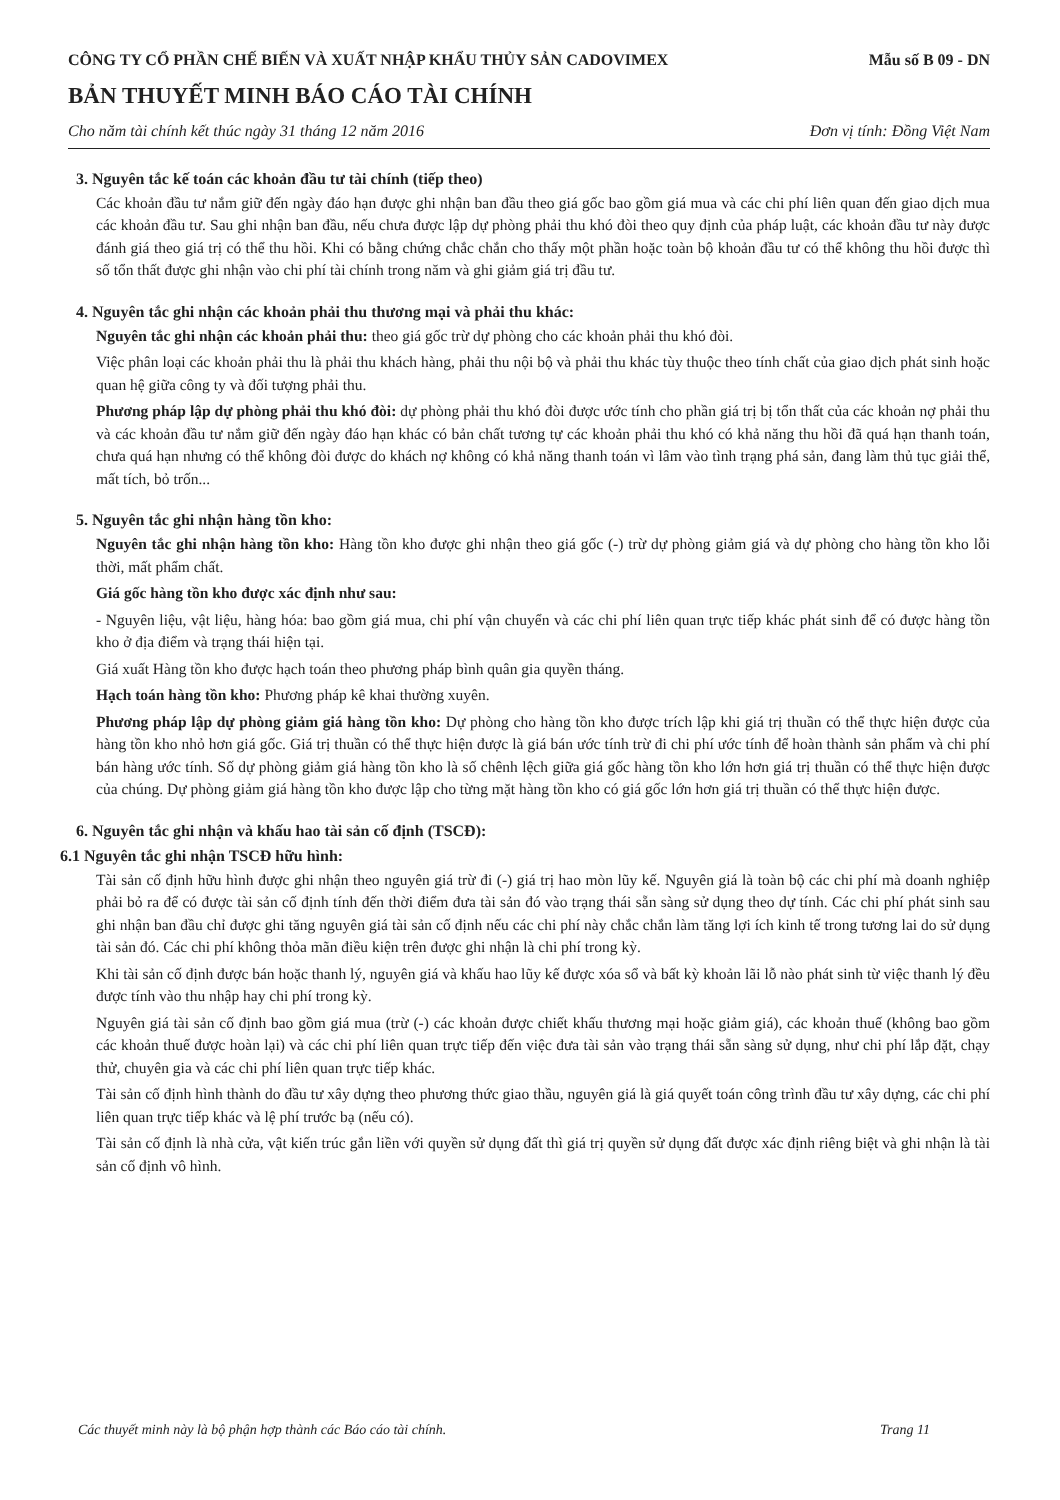CÔNG TY CỔ PHẦN CHẾ BIẾN VÀ XUẤT NHẬP KHẨU THỦY SẢN CADOVIMEX
Mẫu số B 09 - DN
BẢN THUYẾT MINH BÁO CÁO TÀI CHÍNH
Cho năm tài chính kết thúc ngày 31 tháng 12 năm 2016 Đơn vị tính: Đồng Việt Nam
3. Nguyên tắc kế toán các khoản đầu tư tài chính (tiếp theo)
Các khoản đầu tư nắm giữ đến ngày đáo hạn được ghi nhận ban đầu theo giá gốc bao gồm giá mua và các chi phí liên quan đến giao dịch mua các khoản đầu tư. Sau ghi nhận ban đầu, nếu chưa được lập dự phòng phải thu khó đòi theo quy định của pháp luật, các khoản đầu tư này được đánh giá theo giá trị có thể thu hồi. Khi có bằng chứng chắc chắn cho thấy một phần hoặc toàn bộ khoản đầu tư có thể không thu hồi được thì số tổn thất được ghi nhận vào chi phí tài chính trong năm và ghi giảm giá trị đầu tư.
4. Nguyên tắc ghi nhận các khoản phải thu thương mại và phải thu khác:
Nguyên tắc ghi nhận các khoản phải thu: theo giá gốc trừ dự phòng cho các khoản phải thu khó đòi.
Việc phân loại các khoản phải thu là phải thu khách hàng, phải thu nội bộ và phải thu khác tùy thuộc theo tính chất của giao dịch phát sinh hoặc quan hệ giữa công ty và đối tượng phải thu.
Phương pháp lập dự phòng phải thu khó đòi: dự phòng phải thu khó đòi được ước tính cho phần giá trị bị tổn thất của các khoản nợ phải thu và các khoản đầu tư nắm giữ đến ngày đáo hạn khác có bản chất tương tự các khoản phải thu khó có khả năng thu hồi đã quá hạn thanh toán, chưa quá hạn nhưng có thể không đòi được do khách nợ không có khả năng thanh toán vì lâm vào tình trạng phá sản, đang làm thủ tục giải thể, mất tích, bỏ trốn...
5. Nguyên tắc ghi nhận hàng tồn kho:
Nguyên tắc ghi nhận hàng tồn kho: Hàng tồn kho được ghi nhận theo giá gốc (-) trừ dự phòng giảm giá và dự phòng cho hàng tồn kho lỗi thời, mất phẩm chất.
Giá gốc hàng tồn kho được xác định như sau:
- Nguyên liệu, vật liệu, hàng hóa: bao gồm giá mua, chi phí vận chuyển và các chi phí liên quan trực tiếp khác phát sinh để có được hàng tồn kho ở địa điểm và trạng thái hiện tại.
Giá xuất Hàng tồn kho được hạch toán theo phương pháp bình quân gia quyền tháng.
Hạch toán hàng tồn kho: Phương pháp kê khai thường xuyên.
Phương pháp lập dự phòng giảm giá hàng tồn kho: Dự phòng cho hàng tồn kho được trích lập khi giá trị thuần có thể thực hiện được của hàng tồn kho nhỏ hơn giá gốc. Giá trị thuần có thể thực hiện được là giá bán ước tính trừ đi chi phí ước tính để hoàn thành sản phẩm và chi phí bán hàng ước tính. Số dự phòng giảm giá hàng tồn kho là số chênh lệch giữa giá gốc hàng tồn kho lớn hơn giá trị thuần có thể thực hiện được của chúng. Dự phòng giảm giá hàng tồn kho được lập cho từng mặt hàng tồn kho có giá gốc lớn hơn giá trị thuần có thể thực hiện được.
6. Nguyên tắc ghi nhận và khấu hao tài sản cố định (TSCĐ):
6.1 Nguyên tắc ghi nhận TSCĐ hữu hình:
Tài sản cố định hữu hình được ghi nhận theo nguyên giá trừ đi (-) giá trị hao mòn lũy kế. Nguyên giá là toàn bộ các chi phí mà doanh nghiệp phải bỏ ra để có được tài sản cố định tính đến thời điểm đưa tài sản đó vào trạng thái sẵn sàng sử dụng theo dự tính. Các chi phí phát sinh sau ghi nhận ban đầu chỉ được ghi tăng nguyên giá tài sản cố định nếu các chi phí này chắc chắn làm tăng lợi ích kinh tế trong tương lai do sử dụng tài sản đó. Các chi phí không thỏa mãn điều kiện trên được ghi nhận là chi phí trong kỳ.
Khi tài sản cố định được bán hoặc thanh lý, nguyên giá và khấu hao lũy kế được xóa sổ và bất kỳ khoản lãi lỗ nào phát sinh từ việc thanh lý đều được tính vào thu nhập hay chi phí trong kỳ.
Nguyên giá tài sản cố định bao gồm giá mua (trừ (-) các khoản được chiết khấu thương mại hoặc giảm giá), các khoản thuế (không bao gồm các khoản thuế được hoàn lại) và các chi phí liên quan trực tiếp đến việc đưa tài sản vào trạng thái sẵn sàng sử dụng, như chi phí lắp đặt, chạy thử, chuyên gia và các chi phí liên quan trực tiếp khác.
Tài sản cố định hình thành do đầu tư xây dựng theo phương thức giao thầu, nguyên giá là giá quyết toán công trình đầu tư xây dựng, các chi phí liên quan trực tiếp khác và lệ phí trước bạ (nếu có).
Tài sản cố định là nhà cửa, vật kiến trúc gắn liền với quyền sử dụng đất thì giá trị quyền sử dụng đất được xác định riêng biệt và ghi nhận là tài sản cố định vô hình.
Các thuyết minh này là bộ phận hợp thành các Báo cáo tài chính. Trang 11